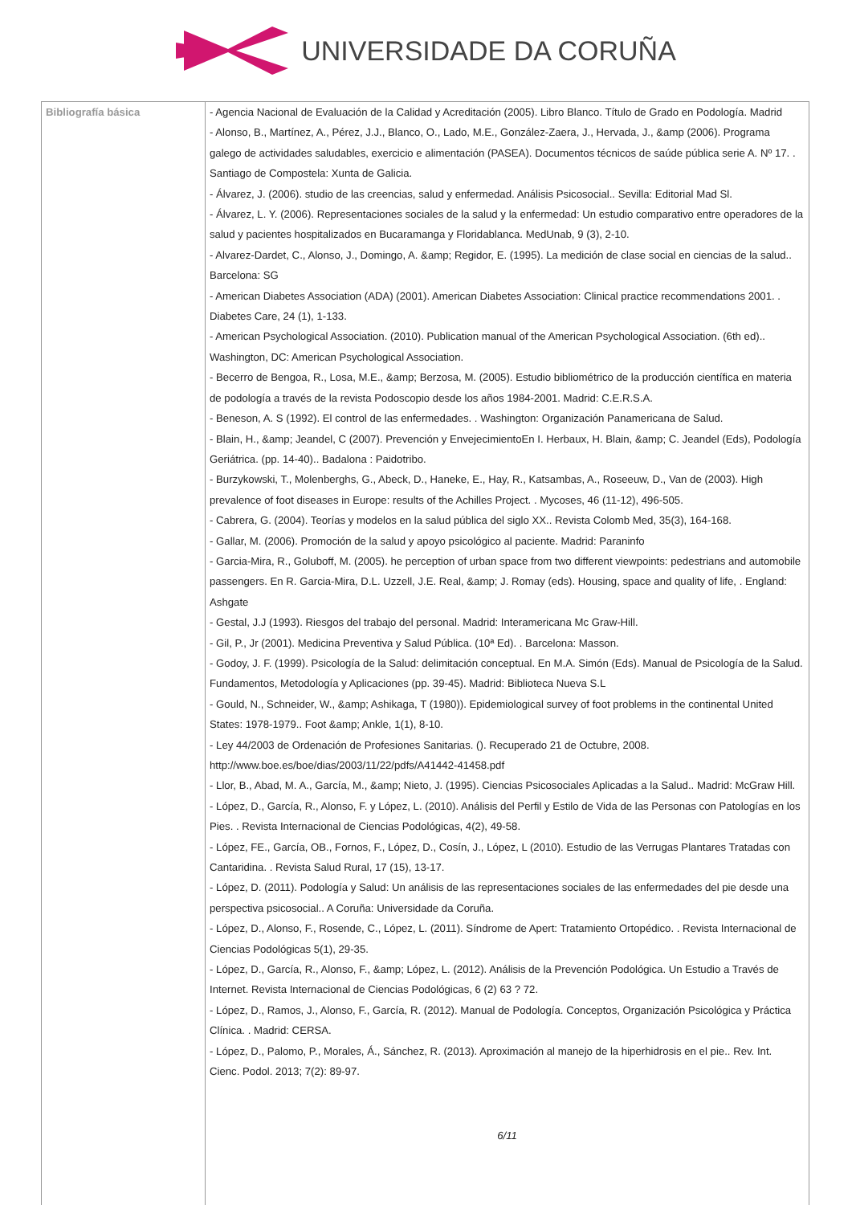UNIVERSIDADE DA CORUÑA
| Bibliografía básica | - Agencia Nacional de Evaluación de la Calidad y Acreditación (2005). Libro Blanco. Título de Grado en Podología. Madrid - Alonso, B., Martínez, A., Pérez, J.J., Blanco, O., Lado, M.E., González-Zaera, J., Hervada, J., &amp (2006). Programa galego de actividades saludables, exercicio e alimentación (PASEA). Documentos técnicos de saúde pública serie A. Nº 17. . Santiago de Compostela: Xunta de Galicia. - Álvarez, J. (2006). studio de las creencias, salud y enfermedad. Análisis Psicosocial.. Sevilla: Editorial Mad Sl. - Álvarez, L. Y. (2006). Representaciones sociales de la salud y la enfermedad: Un estudio comparativo entre operadores de la salud y pacientes hospitalizados en Bucaramanga y Floridablanca. MedUnab, 9 (3), 2-10. - Alvarez-Dardet, C., Alonso, J., Domingo, A. &amp; Regidor, E. (1995). La medición de clase social en ciencias de la salud.. Barcelona: SG - American Diabetes Association (ADA) (2001). American Diabetes Association: Clinical practice recommendations 2001. . Diabetes Care, 24 (1), 1-133. - American Psychological Association. (2010). Publication manual of the American Psychological Association. (6th ed).. Washington, DC: American Psychological Association. - Becerro de Bengoa, R., Losa, M.E., &amp; Berzosa, M. (2005). Estudio bibliométrico de la producción científica en materia de podología a través de la revista Podoscopio desde los años 1984-2001. Madrid: C.E.R.S.A. - Beneson, A. S (1992). El control de las enfermedades. . Washington: Organización Panamericana de Salud. - Blain, H., &amp; Jeandel, C (2007). Prevención y EnvejecimientoEn I. Herbaux, H. Blain, &amp; C. Jeandel (Eds), Podología Geriátrica. (pp. 14-40).. Badalona : Paidotribo. - Burzykowski, T., Molenberghs, G., Abeck, D., Haneke, E., Hay, R., Katsambas, A., Roseeuw, D., Van de (2003). High prevalence of foot diseases in Europe: results of the Achilles Project. . Mycoses, 46 (11-12), 496-505. - Cabrera, G. (2004). Teorías y modelos en la salud pública del siglo XX.. Revista Colomb Med, 35(3), 164-168. - Gallar, M. (2006). Promoción de la salud y apoyo psicológico al paciente. Madrid: Paraninfo - Garcia-Mira, R., Goluboff, M. (2005). he perception of urban space from two different viewpoints: pedestrians and automobile passengers. En R. Garcia-Mira, D.L. Uzzell, J.E. Real, &amp; J. Romay (eds). Housing, space and quality of life, . England: Ashgate - Gestal, J.J (1993). Riesgos del trabajo del personal. Madrid: Interamericana Mc Graw-Hill. - Gil, P., Jr (2001). Medicina Preventiva y Salud Pública. (10ª Ed). . Barcelona: Masson. - Godoy, J. F. (1999). Psicología de la Salud: delimitación conceptual. En M.A. Simón (Eds). Manual de Psicología de la Salud. Fundamentos, Metodología y Aplicaciones (pp. 39-45). Madrid: Biblioteca Nueva S.L - Gould, N., Schneider, W., &amp; Ashikaga, T (1980)). Epidemiological survey of foot problems in the continental United States: 1978-1979.. Foot &amp; Ankle, 1(1), 8-10. - Ley 44/2003 de Ordenación de Profesiones Sanitarias. (). Recuperado 21 de Octubre, 2008. http://www.boe.es/boe/dias/2003/11/22/pdfs/A41442-41458.pdf - Llor, B., Abad, M. A., García, M., &amp; Nieto, J. (1995). Ciencias Psicosociales Aplicadas a la Salud.. Madrid: McGraw Hill. - López, D., García, R., Alonso, F. y López, L. (2010). Análisis del Perfil y Estilo de Vida de las Personas con Patologías en los Pies. . Revista Internacional de Ciencias Podológicas, 4(2), 49-58. - López, FE., García, OB., Fornos, F., López, D., Cosín, J., López, L (2010). Estudio de las Verrugas Plantares Tratadas con Cantaridina. . Revista Salud Rural, 17 (15), 13-17. - López, D. (2011). Podología y Salud: Un análisis de las representaciones sociales de las enfermedades del pie desde una perspectiva psicosocial.. A Coruña: Universidade da Coruña. - López, D., Alonso, F., Rosende, C., López, L. (2011). Síndrome de Apert: Tratamiento Ortopédico. . Revista Internacional de Ciencias Podológicas 5(1), 29-35. - López, D., García, R., Alonso, F., &amp; López, L. (2012). Análisis de la Prevención Podológica. Un Estudio a Través de Internet. Revista Internacional de Ciencias Podológicas, 6 (2) 63 ? 72. - López, D., Ramos, J., Alonso, F., García, R. (2012). Manual de Podología. Conceptos, Organización Psicológica y Práctica Clínica. . Madrid: CERSA. - López, D., Palomo, P., Morales, Á., Sánchez, R. (2013). Aproximación al manejo de la hiperhidrosis en el pie.. Rev. Int. Cienc. Podol. 2013; 7(2): 89-97. 6/11 |